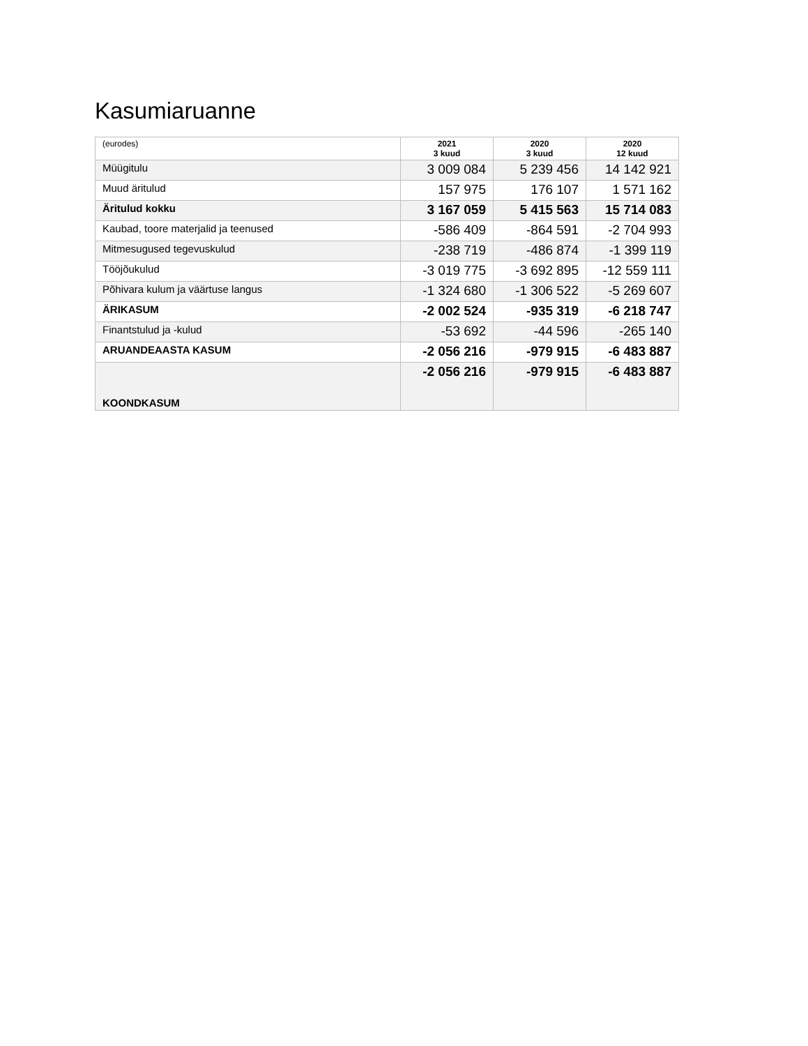Kasumiaruanne
| (eurodes) | 2021 3 kuud | 2020 3 kuud | 2020 12 kuud |
| --- | --- | --- | --- |
| Müügitulu | 3 009 084 | 5 239 456 | 14 142 921 |
| Muud äritulud | 157 975 | 176 107 | 1 571 162 |
| Äritulud kokku | 3 167 059 | 5 415 563 | 15 714 083 |
| Kaubad, toore materjalid ja teenused | -586 409 | -864 591 | -2 704 993 |
| Mitmesugused tegevuskulud | -238 719 | -486 874 | -1 399 119 |
| Tööjõukulud | -3 019 775 | -3 692 895 | -12 559 111 |
| Põhivara kulum ja väärtuse langus | -1 324 680 | -1 306 522 | -5 269 607 |
| ÄRIKASUM | -2 002 524 | -935 319 | -6 218 747 |
| Finantstulud ja -kulud | -53 692 | -44 596 | -265 140 |
| ARUANDEAASTA KASUM | -2 056 216 | -979 915 | -6 483 887 |
| KOONDKASUM | -2 056 216 | -979 915 | -6 483 887 |